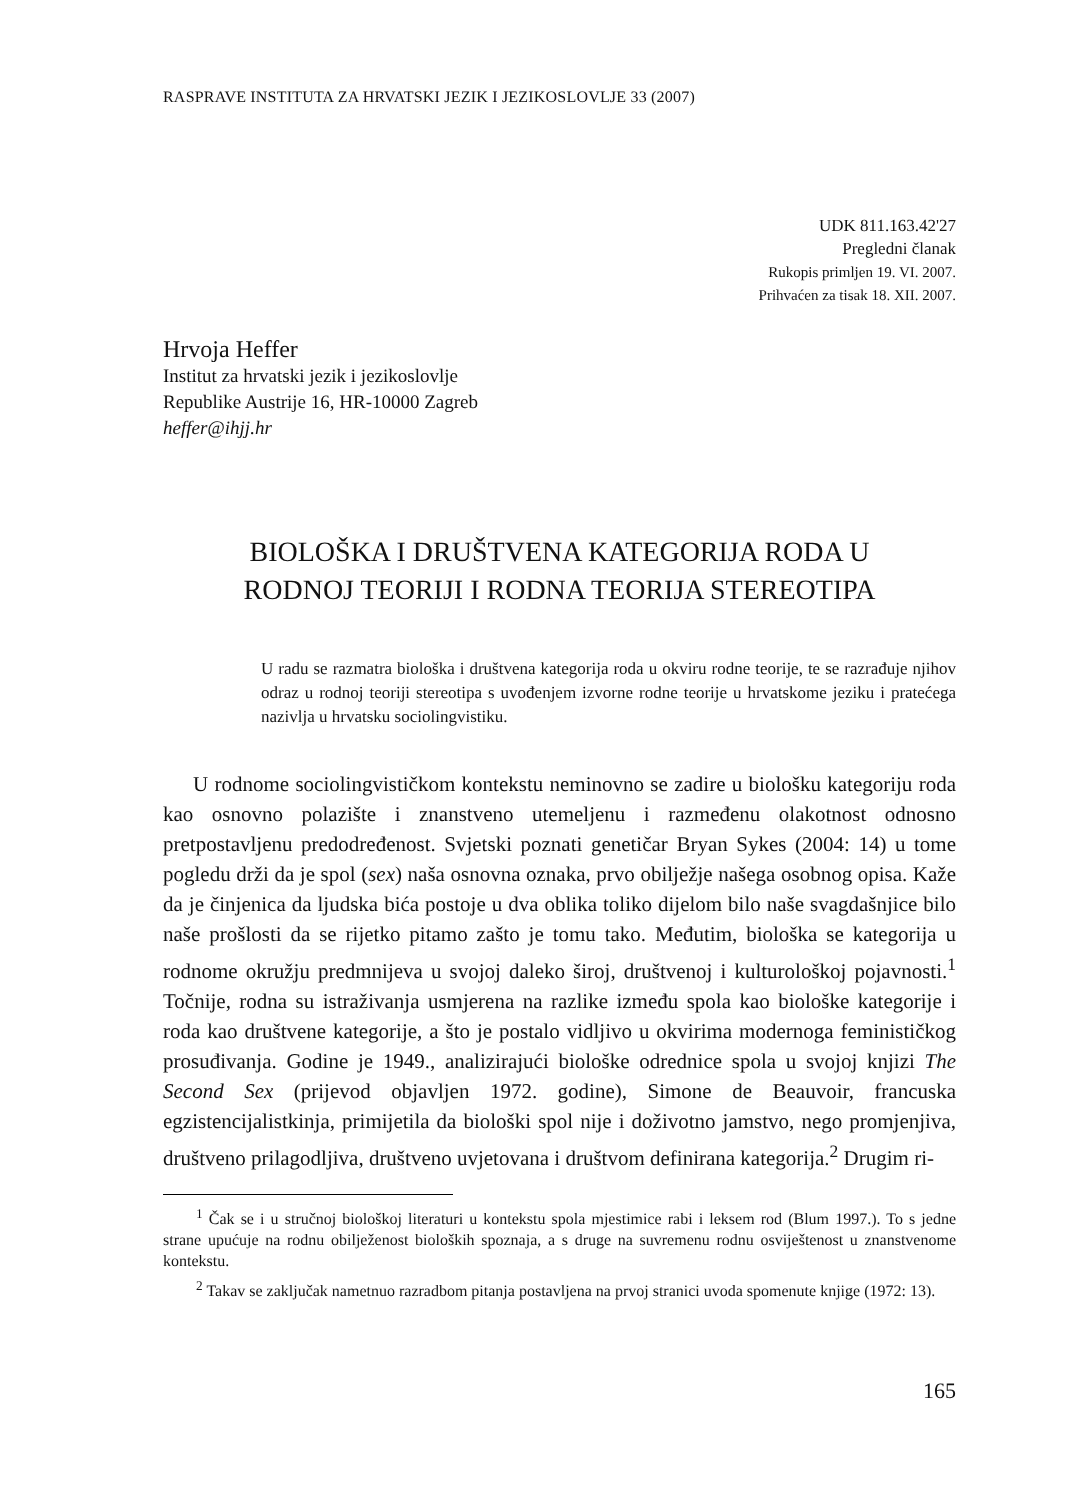RASPRAVE INSTITUTA ZA HRVATSKI JEZIK I JEZIKOSLOVLJE 33 (2007)
UDK 811.163.42'27
Pregledni članak
Rukopis primljen 19. VI. 2007.
Prihvaćen za tisak 18. XII. 2007.
Hrvoja Heffer
Institut za hrvatski jezik i jezikoslovlje
Republike Austrije 16, HR-10000 Zagreb
heffer@ihjj.hr
BIOLOŠKA I DRUŠTVENA KATEGORIJA RODA U
RODNOJ TEORIJI I RODNA TEORIJA STEREOTIPA
U radu se razmatra biološka i društvena kategorija roda u okviru rodne teorije, te se razrađuje njihov odraz u rodnoj teoriji stereotipa s uvođenjem izvorne rodne teorije u hrvatskome jeziku i pratećega nazivlja u hrvatsku sociolingvistiku.
U rodnome sociolingvističkom kontekstu neminovno se zadire u biološku kategoriju roda kao osnovno polazište i znanstveno utemeljenu i razmeđenu olakotnost odnosno pretpostavljenu predodređenost. Svjetski poznati genetičar Bryan Sykes (2004: 14) u tome pogledu drži da je spol (sex) naša osnovna oznaka, prvo obilježje našega osobnog opisa. Kaže da je činjenica da ljudska bića postoje u dva oblika toliko dijelom bilo naše svagdašnjice bilo naše prošlosti da se rijetko pitamo zašto je tomu tako. Međutim, biološka se kategorija u rodnome okružju predmnijeva u svojoj daleko široj, društvenoj i kulturološkoj pojavnosti.<sup>1</sup> Točnije, rodna su istraživanja usmjerena na razlike između spola kao biološke kategorije i roda kao društvene kategorije, a što je postalo vidljivo u okvirima modernoga feminističkog prosuđivanja. Godine je 1949., analizirajući biološke odrednice spola u svojoj knjizi The Second Sex (prijevod objavljen 1972. godine), Simone de Beauvoir, francuska egzistencijalistkinja, primijetila da biološki spol nije i doživotno jamstvo, nego promjenjiva, društveno prilagodljiva, društveno uvjetovana i društvom definirana kategorija.<sup>2</sup> Drugim ri-
<sup>1</sup> Čak se i u stručnoj biološkoj literaturi u kontekstu spola mjestimice rabi i leksem rod (Blum 1997.). To s jedne strane upućuje na rodnu obilježenost bioloških spoznaja, a s druge na suvremenu rodnu osviještenost u znanstvenome kontekstu.
<sup>2</sup> Takav se zaključak nametnuo razradbom pitanja postavljena na prvoj stranici uvoda spomenute knjige (1972: 13).
165